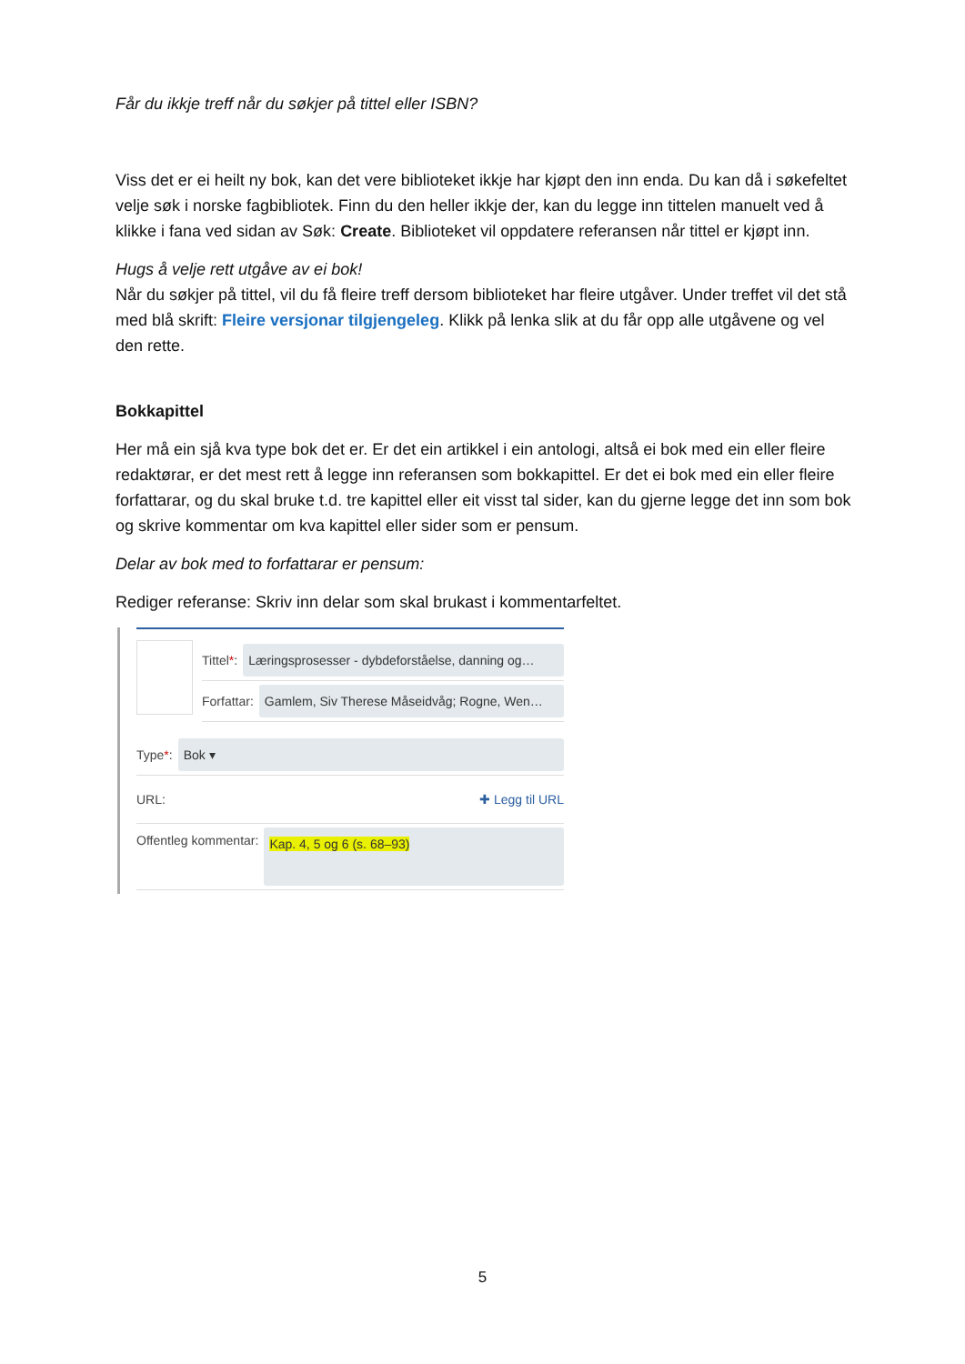Får du ikkje treff når du søkjer på tittel eller ISBN?
Viss det er ei heilt ny bok, kan det vere biblioteket ikkje har kjøpt den inn enda. Du kan då i søkefeltet velje søk i norske fagbibliotek. Finn du den heller ikkje der, kan du legge inn tittelen manuelt ved å klikke i fana ved sidan av Søk: Create. Biblioteket vil oppdatere referansen når tittel er kjøpt inn.
Hugs å velje rett utgåve av ei bok!
Når du søkjer på tittel, vil du få fleire treff dersom biblioteket har fleire utgåver. Under treffet vil det stå med blå skrift: Fleire versjonar tilgjengeleg. Klikk på lenka slik at du får opp alle utgåvene og vel den rette.
Bokkapittel
Her må ein sjå kva type bok det er. Er det ein artikkel i ein antologi, altså ei bok med ein eller fleire redaktørar, er det mest rett å legge inn referansen som bokkapittel. Er det ei bok med ein eller fleire forfattarar, og du skal bruke t.d. tre kapittel eller eit visst tal sider, kan du gjerne legge det inn som bok og skrive kommentar om kva kapittel eller sider som er pensum.
Delar av bok med to forfattarar er pensum:
Rediger referanse: Skriv inn delar som skal brukast i kommentarfeltet.
Tittel *: Læringsprosesser - dybdeforståelse, danning og…
Forfattar: Gamlem, Siv Therese Måseidvåg; Rogne, Wen…
Type *: Bok ▾
URL: ✚ Legg til URL
Offentleg kommentar: Kap. 4, 5 og 6 (s. 68–93)
5